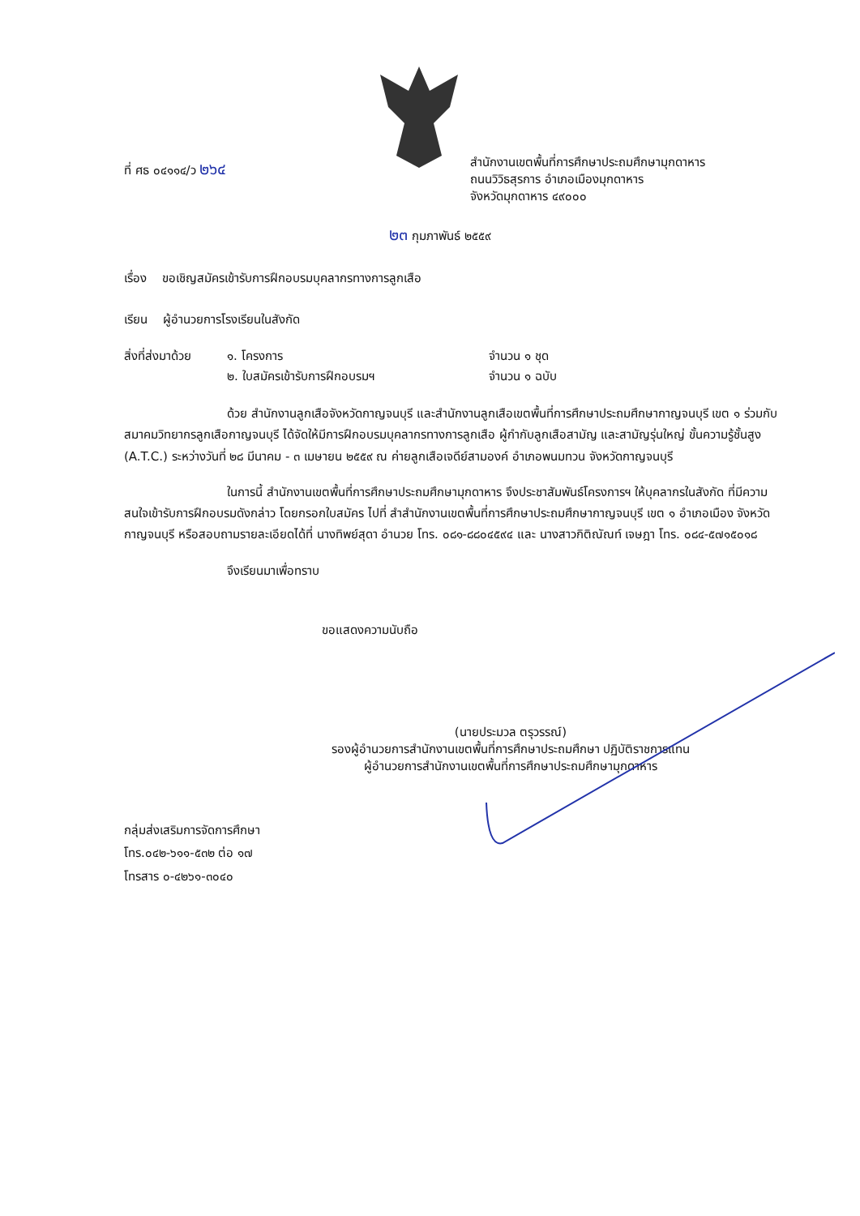ที่ ศธ ๐๔๑๑๔/ว ๒๖๔
สำนักงานเขตพื้นที่การศึกษาประถมศึกษามุกดาหาร
ถนนวิวิธสุรการ อำเภอเมืองมุกดาหาร
จังหวัดมุกดาหาร ๔๙๐๐๐
๒๓ กุมภาพันธ์ ๒๕๕๙
เรื่อง ขอเชิญสมัครเข้ารับการฝึกอบรมบุคลากรทางการลูกเสือ
เรียน ผู้อำนวยการโรงเรียนในสังกัด
| สิ่งที่ส่งมาด้วย | ๑. โครงการ | จำนวน ๑ ชุด |
| | ๒. ใบสมัครเข้ารับการฝึกอบรมฯ | จำนวน ๑ ฉบับ |
ด้วย สำนักงานลูกเสือจังหวัดกาญจนบุรี และสำนักงานลูกเสือเขตพื้นที่การศึกษาประถมศึกษากาญจนบุรี เขต ๑ ร่วมกับสมาคมวิทยากรลูกเสือกาญจนบุรี ได้จัดให้มีการฝึกอบรมบุคลากรทางการลูกเสือ ผู้กำกับลูกเสือสามัญ และสามัญรุ่นใหญ่ ขั้นความรู้ชั้นสูง (A.T.C.) ระหว่างวันที่ ๒๘ มีนาคม - ๓ เมษายน ๒๕๕๙ ณ ค่ายลูกเสือเจดีย์สามองค์ อำเภอพนมทวน จังหวัดกาญจนบุรี
ในการนี้ สำนักงานเขตพื้นที่การศึกษาประถมศึกษามุกดาหาร จึงประชาสัมพันธ์โครงการฯ ให้บุคลากรในสังกัด ที่มีความสนใจเข้ารับการฝึกอบรมดังกล่าว โดยกรอกใบสมัคร ไปที่ สำสำนักงานเขตพื้นที่การศึกษาประถมศึกษากาญจนบุรี เขต ๑ อำเภอเมือง จังหวัดกาญจนบุรี หรือสอบถามรายละเอียดได้ที่ นางทิพย์สุดา อำนวย โทร. ๐๘๑-๘๘๐๔๕๙๔ และ นางสาวกิติณัณท์ เจษฎา โทร. ๐๘๔-๕๗๑๕๐๑๘
จึงเรียนมาเพื่อทราบ
ขอแสดงความนับถือ
(นายประมวล ตรุวรรณ์)
รองผู้อำนวยการสำนักงานเขตพื้นที่การศึกษาประถมศึกษา ปฏิบัติราชการแทน
ผู้อำนวยการสำนักงานเขตพื้นที่การศึกษาประถมศึกษามุกดาหาร
กลุ่มส่งเสริมการจัดการศึกษา
โทร.๐๔๒-๖๑๑-๕๓๒ ต่อ ๑๗
โทรสาร ๐-๔๒๖๑-๓๐๔๐